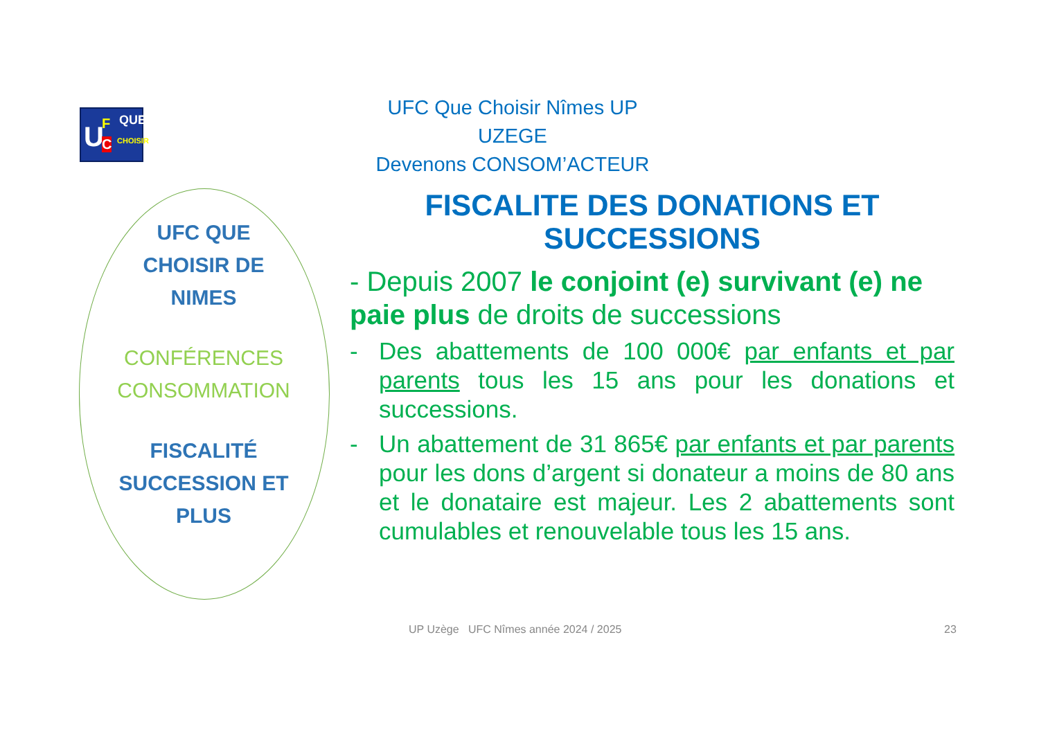U F
C
QUE
CHOISIR
UFC Que Choisir Nîmes UP UZEGE
Devenons CONSOM’ACTEUR
UFC QUE
CHOISIR DE
NIMES
CONFÉRENCES
CONSOMMATION
FISCALITÉ
SUCCESSION ET
PLUS
FISCALITE DES DONATIONS ET SUCCESSIONS
- Depuis 2007 le conjoint (e) survivant (e) ne paie plus de droits de successions
- Des abattements de 100 000€ par enfants et par parents tous les 15 ans pour les donations et successions.
- Un abattement de 31 865€ par enfants et par parents pour les dons d’argent si donateur a moins de 80 ans et le donataire est majeur. Les 2 abattements sont cumulables et renouvelable tous les 15 ans.
UP Uzège UFC Nîmes année 2024 / 2025
23